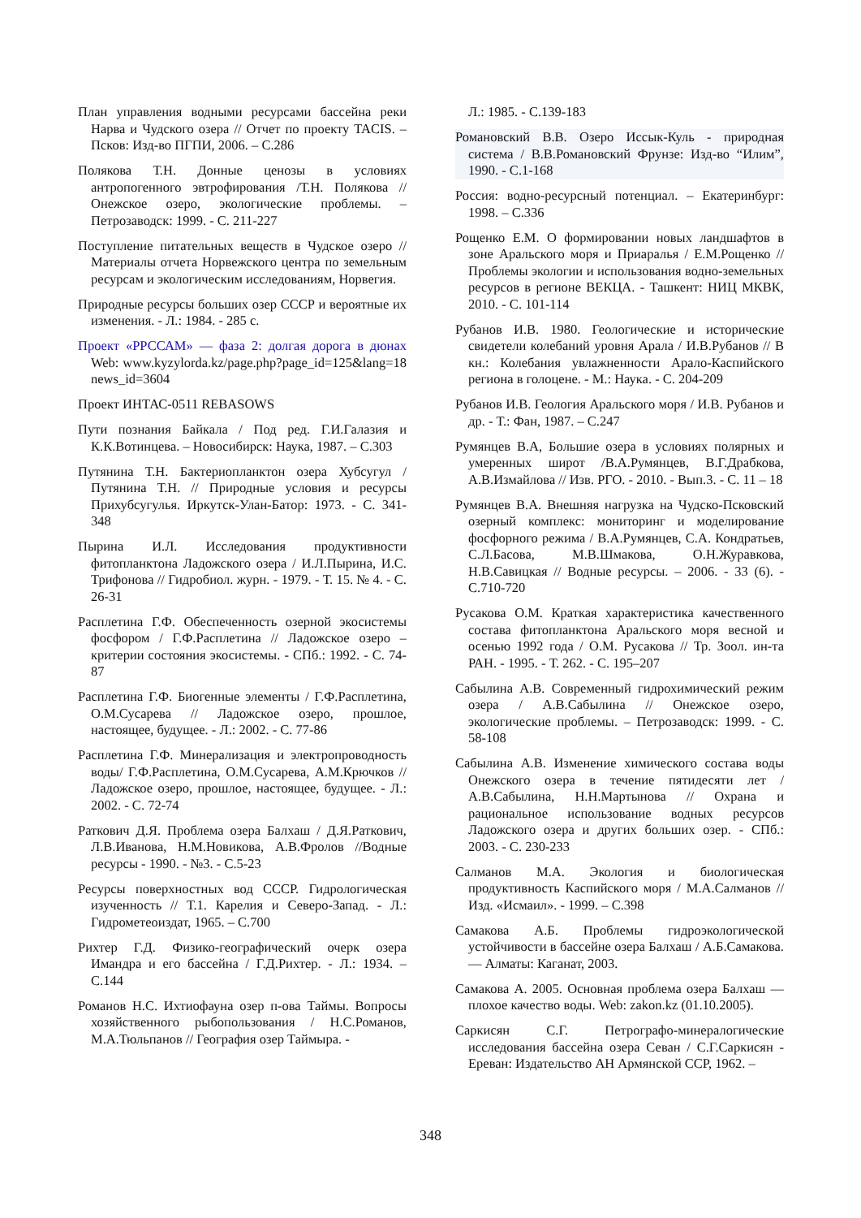План управления водными ресурсами бассейна реки Нарва и Чудского озера // Отчет по проекту TACIS. – Псков: Изд-во ПГПИ, 2006. – С.286
Полякова Т.Н. Донные ценозы в условиях антропогенного эвтрофирования /Т.Н. Полякова //Онежское озеро, экологические проблемы. – Петрозаводск: 1999. - С. 211-227
Поступление питательных веществ в Чудское озеро // Материалы отчета Норвежского центра по земельным ресурсам и экологическим исследованиям, Норвегия.
Природные ресурсы больших озер СССР и вероятные их изменения. - Л.: 1984. - 285 с.
Проект «РРССАМ» — фаза 2: долгая дорога в дюнах Web: www.kyzylorda.kz/page.php?page_id=125&lang=18 news_id=3604
Проект ИНТАС-0511 REBASOWS
Пути познания Байкала / Под ред. Г.И.Галазия и К.К.Вотинцева. – Новосибирск: Наука, 1987. – С.303
Путянина Т.Н. Бактериопланктон озера Хубсугул / Путянина Т.Н. // Природные условия и ресурсы Прихубсугулья. Иркутск-Улан-Батор: 1973. - С. 341-348
Пырина И.Л. Исследования продуктивности фитопланктона Ладожского озера / И.Л.Пырина, И.С. Трифонова // Гидробиол. журн. - 1979. - Т. 15. № 4. - С. 26-31
Расплетина Г.Ф. Обеспеченность озерной экосистемы фосфором / Г.Ф.Расплетина // Ладожское озеро – критерии состояния экосистемы. - СПб.: 1992. - С. 74- 87
Расплетина Г.Ф. Биогенные элементы / Г.Ф.Расплетина, О.М.Сусарева // Ладожское озеро, прошлое, настоящее, будущее. - Л.: 2002. - С. 77-86
Расплетина Г.Ф. Минерализация и электропроводность воды/ Г.Ф.Расплетина, О.М.Сусарева, А.М.Крючков // Ладожское озеро, прошлое, настоящее, будущее. - Л.: 2002. - С. 72-74
Раткович Д.Я. Проблема озера Балхаш / Д.Я.Раткович, Л.В.Иванова, Н.М.Новикова, А.В.Фролов //Водные ресурсы - 1990. - №3. - С.5-23
Ресурсы поверхностных вод СССР. Гидрологическая изученность // Т.1. Карелия и Северо-Запад. - Л.: Гидрометеоиздат, 1965. – С.700
Рихтер Г.Д. Физико-географический очерк озера Имандра и его бассейна / Г.Д.Рихтер. - Л.: 1934. – С.144
Романов Н.С. Ихтиофауна озер п-ова Таймы. Вопросы хозяйственного рыбопользования / Н.С.Романов, М.А.Тюльпанов // География озер Таймыра. -
Л.: 1985. - С.139-183
Романовский В.В. Озеро Иссык-Куль - природная система / В.В.Романовский Фрунзе: Изд-во “Илим”, 1990. - С.1-168
Россия: водно-ресурсный потенциал. – Екатеринбург: 1998. – С.336
Рощенко Е.М. О формировании новых ландшафтов в зоне Аральского моря и Приаралья / Е.М.Рощенко // Проблемы экологии и использования водно-земельных ресурсов в регионе ВЕКЦА. - Ташкент: НИЦ МКВК, 2010. - С. 101-114
Рубанов И.В. 1980. Геологические и исторические свидетели колебаний уровня Арала / И.В.Рубанов // В кн.: Колебания увлажненности Арало-Каспийского региона в голоцене. - М.: Наука. - С. 204-209
Рубанов И.В. Геология Аральского моря / И.В. Рубанов и др. - Т.: Фан, 1987. – С.247
Румянцев В.А, Большие озера в условиях полярных и умеренных широт /В.А.Румянцев, В.Г.Драбкова, А.В.Измайлова // Изв. РГО. - 2010. - Вып.3. - С. 11 – 18
Румянцев В.А. Внешняя нагрузка на Чудско-Псковский озерный комплекс: мониторинг и моделирование фосфорного режима / В.А.Румянцев, С.А. Кондратьев, С.Л.Басова, М.В.Шмакова, О.Н.Журавкова, Н.В.Савицкая // Водные ресурсы. – 2006. - 33 (6). - С.710-720
Русакова О.М. Краткая характеристика качественного состава фитопланктона Аральского моря весной и осенью 1992 года / О.М. Русакова // Тр. Зоол. ин-та РАН. - 1995. - Т. 262. - С. 195–207
Сабылина А.В. Современный гидрохимический режим озера / А.В.Сабылина // Онежское озеро, экологические проблемы. – Петрозаводск: 1999. - С. 58-108
Сабылина А.В. Изменение химического состава воды Онежского озера в течение пятидесяти лет / А.В.Сабылина, Н.Н.Мартынова // Охрана и рациональное использование водных ресурсов Ладожского озера и других больших озер. - СПб.: 2003. - С. 230-233
Салманов М.А. Экология и биологическая продуктивность Каспийского моря / М.А.Салманов // Изд. «Исмаил». - 1999. – С.398
Самакова А.Б. Проблемы гидроэкологической устойчивости в бассейне озера Балхаш / А.Б.Самакова. — Алматы: Каганат, 2003.
Самакова А. 2005. Основная проблема озера Балхаш — плохое качество воды. Web: zakon.kz (01.10.2005).
Саркисян С.Г. Петрографо-минералогические исследования бассейна озера Севан / С.Г.Саркисян - Ереван: Издательство АН Армянской ССР, 1962. –
348